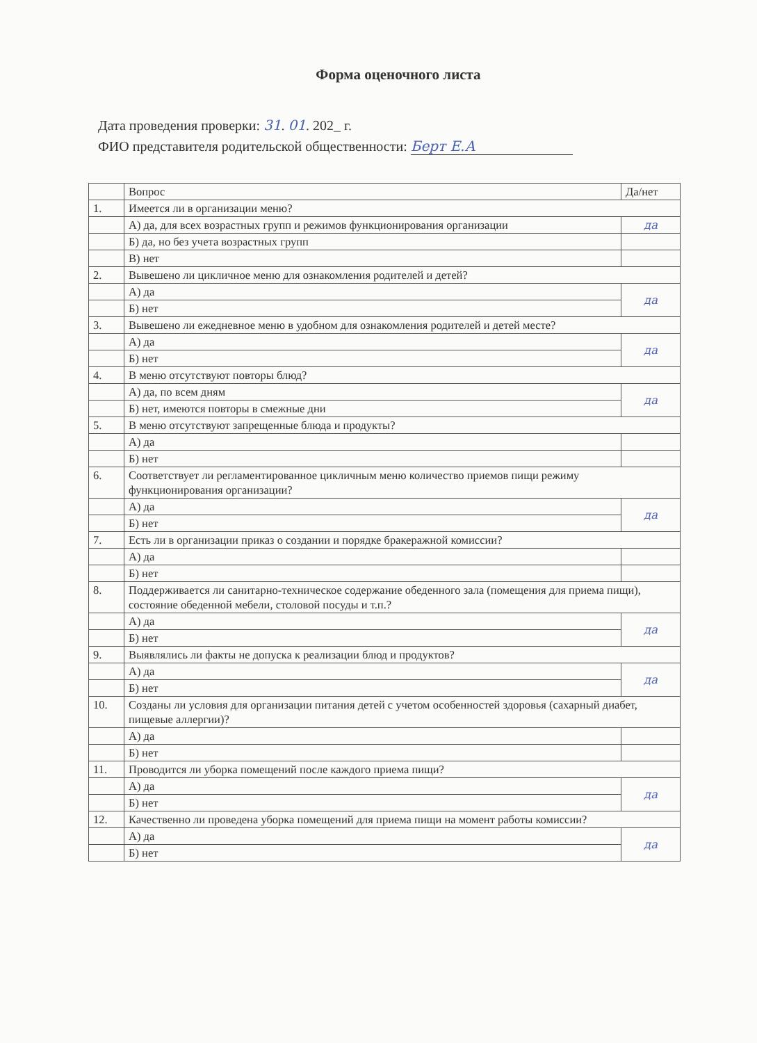Форма оценочного листа
Дата проведения проверки: 31. 01. 202_ г.
ФИО представителя родительской общественности: Берт Е.А
| | Вопрос | Да/нет |
| --- | --- | --- |
| 1. | Имеется ли в организации меню? | |
| | А) да, для всех возрастных групп и режимов функционирования организации | да |
| | Б) да, но без учета возрастных групп | |
| | В) нет | |
| 2. | Вывешено ли цикличное меню для ознакомления родителей и детей? | |
| | А) да | да |
| | Б) нет | |
| 3. | Вывешено ли ежедневное меню в удобном для ознакомления родителей и детей месте? | |
| | А) да | да |
| | Б) нет | |
| 4. | В меню отсутствуют повторы блюд? | |
| | А) да, по всем дням | да |
| | Б) нет, имеются повторы в смежные дни | |
| 5. | В меню отсутствуют запрещенные блюда и продукты? | |
| | А) да | |
| | Б) нет | |
| 6. | Соответствует ли регламентированное цикличным меню количество приемов пищи режиму функционирования организации? | |
| | А) да | да |
| | Б) нет | |
| 7. | Есть ли в организации приказ о создании и порядке бракеражной комиссии? | |
| | А) да | |
| | Б) нет | |
| 8. | Поддерживается ли санитарно-техническое содержание обеденного зала (помещения для приема пищи), состояние обеденной мебели, столовой посуды и т.п.? | |
| | А) да | да |
| | Б) нет | |
| 9. | Выявлялись ли факты не допуска к реализации блюд и продуктов? | |
| | А) да | да |
| | Б) нет | |
| 10. | Созданы ли условия для организации питания детей с учетом особенностей здоровья (сахарный диабет, пищевые аллергии)? | |
| | А) да | |
| | Б) нет | |
| 11. | Проводится ли уборка помещений после каждого приема пищи? | |
| | А) да | да |
| | Б) нет | |
| 12. | Качественно ли проведена уборка помещений для приема пищи на момент работы комиссии? | |
| | А) да | да |
| | Б) нет | |